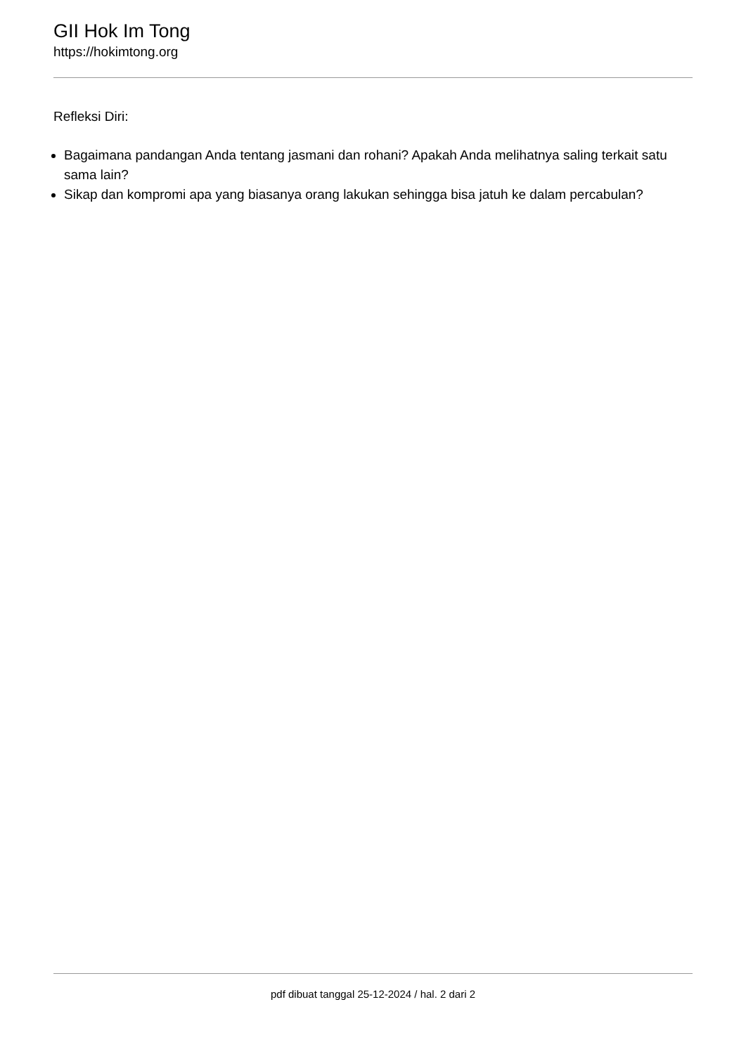GII Hok Im Tong
https://hokimtong.org
Refleksi Diri:
Bagaimana pandangan Anda tentang jasmani dan rohani? Apakah Anda melihatnya saling terkait satu sama lain?
Sikap dan kompromi apa yang biasanya orang lakukan sehingga bisa jatuh ke dalam percabulan?
pdf dibuat tanggal 25-12-2024 / hal. 2 dari 2